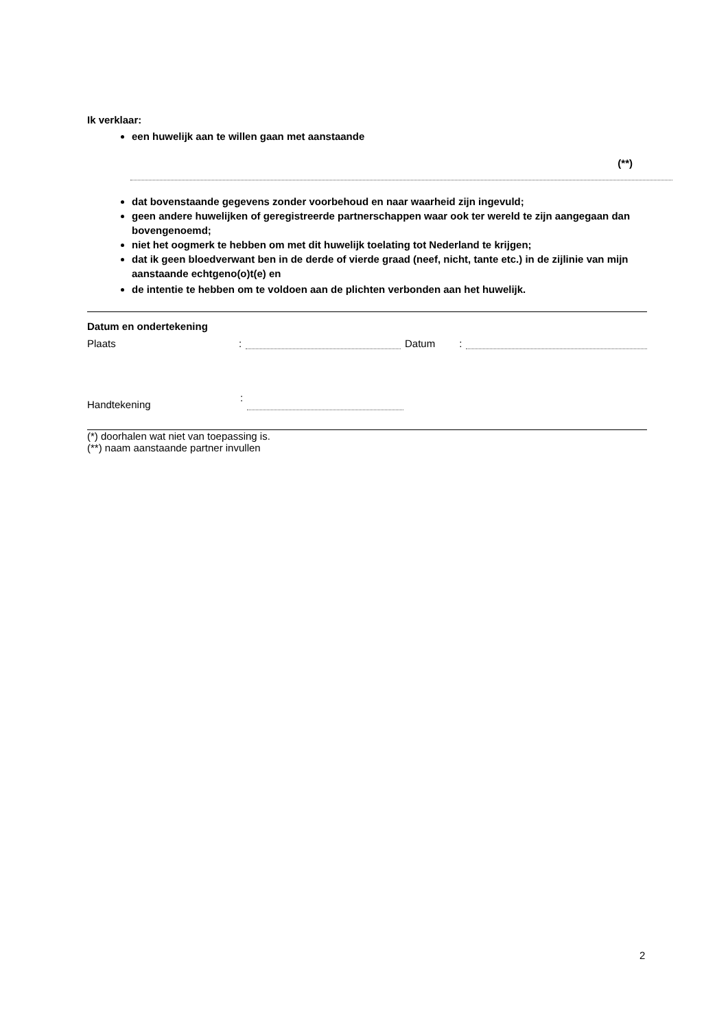Ik verklaar:
een huwelijk aan te willen gaan met aanstaande
(**)
dat bovenstaande gegevens zonder voorbehoud en naar waarheid zijn ingevuld;
geen andere huwelijken of geregistreerde partnerschappen waar ook ter wereld te zijn aangegaan dan bovengenoemd;
niet het oogmerk te hebben om met dit huwelijk toelating tot Nederland te krijgen;
dat ik geen bloedverwant ben in de derde of vierde graad (neef, nicht, tante etc.) in de zijlinie van mijn aanstaande echtgeno(o)t(e) en
de intentie te hebben om te voldoen aan de plichten verbonden aan het huwelijk.
Datum en ondertekening
Plaats: Datum:
Handtekening:
(*) doorhalen wat niet van toepassing is.
(**) naam aanstaande partner invullen
2